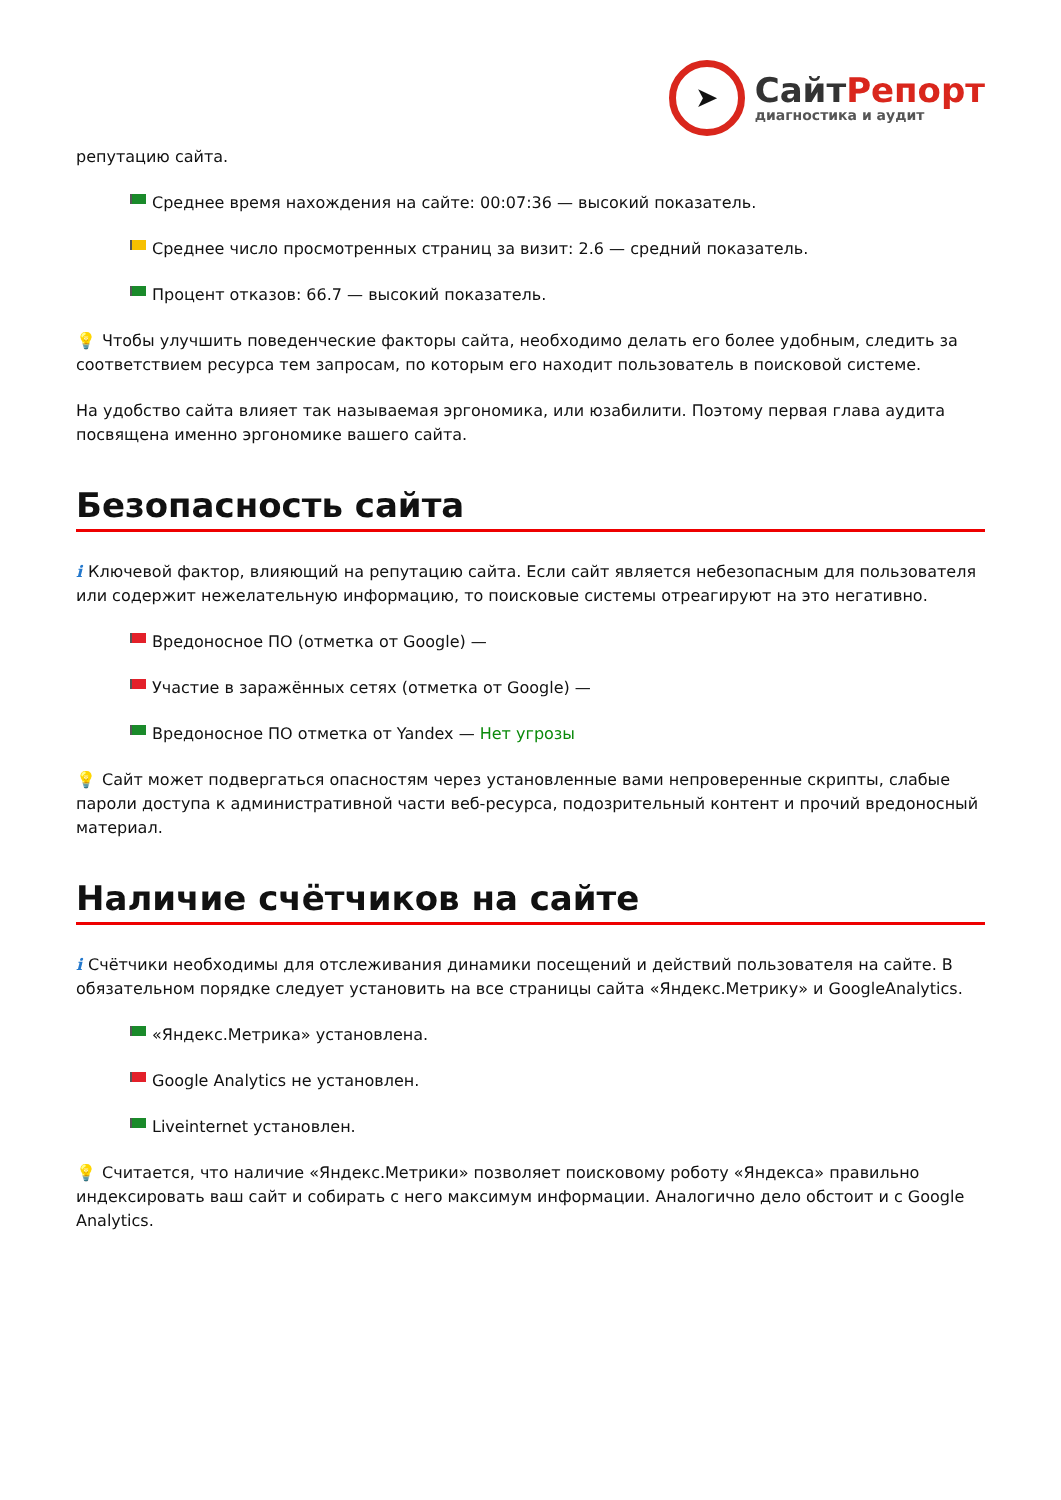➤
СайтРепорт
диагностика и аудит
репутацию сайта.
Среднее время нахождения на сайте: 00:07:36 — высокий показатель.
Среднее число просмотренных страниц за визит: 2.6 — средний показатель.
Процент отказов: 66.7 — высокий показатель.
💡 Чтобы улучшить поведенческие факторы сайта, необходимо делать его более удобным, следить за соответствием ресурса тем запросам, по которым его находит пользователь в поисковой системе.
На удобство сайта влияет так называемая эргономика, или юзабилити. Поэтому первая глава аудита посвящена именно эргономике вашего сайта.
Безопасность сайта
i Ключевой фактор, влияющий на репутацию сайта. Если сайт является небезопасным для пользователя или содержит нежелательную информацию, то поисковые системы отреагируют на это негативно.
Вредоносное ПО (отметка от Google) —
Участие в заражённых сетях (отметка от Google) —
Вредоносное ПО отметка от Yandex — Нет угрозы
💡 Сайт может подвергаться опасностям через установленные вами непроверенные скрипты, слабые пароли доступа к административной части веб-ресурса, подозрительный контент и прочий вредоносный материал.
Наличие счётчиков на сайте
i Счётчики необходимы для отслеживания динамики посещений и действий пользователя на сайте. В обязательном порядке следует установить на все страницы сайта «Яндекс.Метрику» и GoogleAnalytics.
«Яндекс.Метрика» установлена.
Google Analytics не установлен.
Liveinternet установлен.
💡 Считается, что наличие «Яндекс.Метрики» позволяет поисковому роботу «Яндекса» правильно индексировать ваш сайт и собирать с него максимум информации. Аналогично дело обстоит и с Google Analytics.